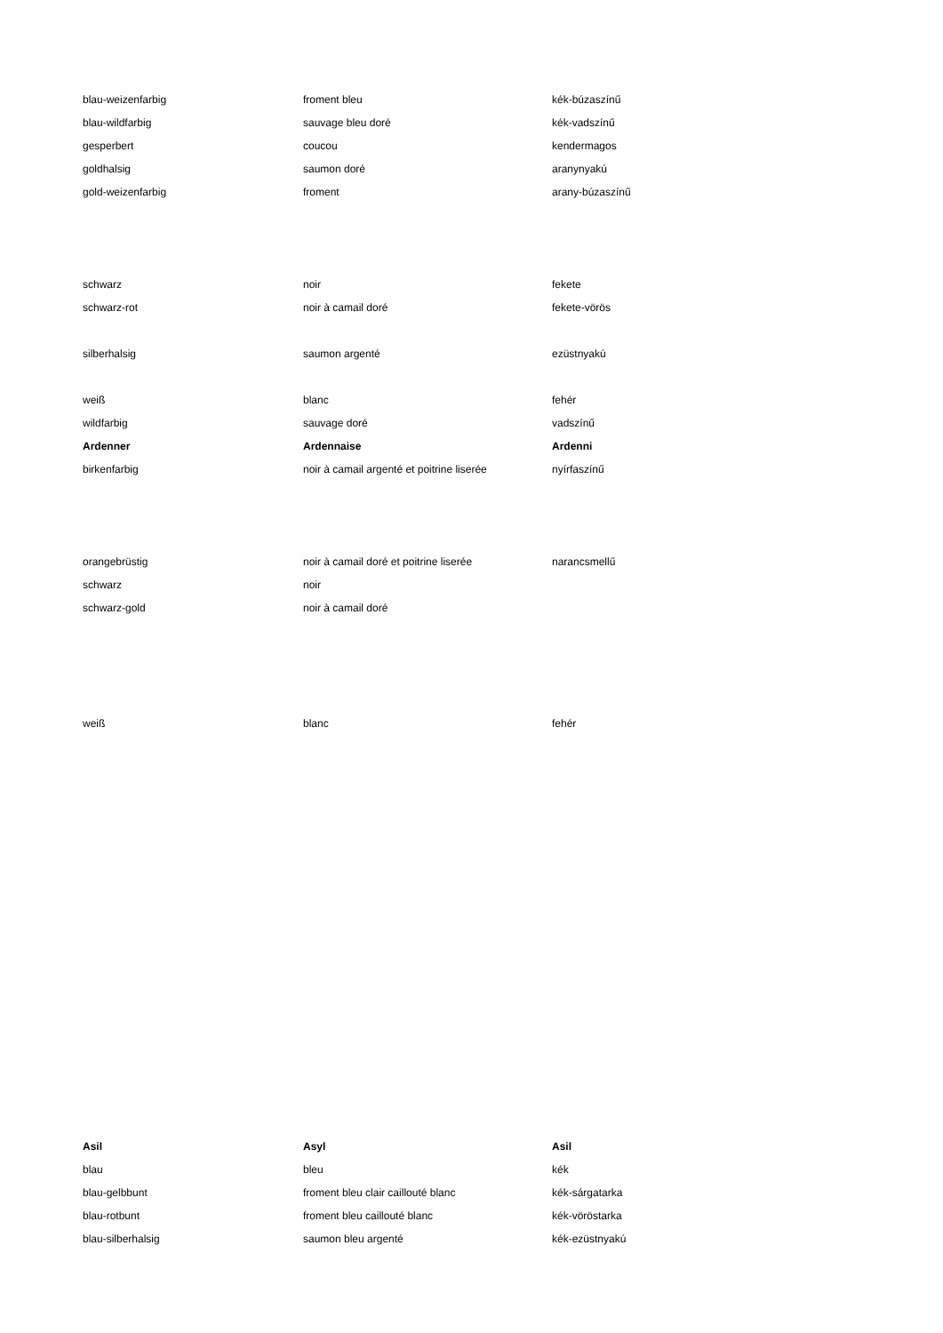| blau-weizenfarbig | froment bleu | kék-búzaszínű |
| blau-wildfarbig | sauvage bleu doré | kék-vadszínű |
| gesperbert | coucou | kendermagos |
| goldhalsig | saumon doré | aranynyakú |
| gold-weizenfarbig | froment | arany-búzaszínű |
| schwarz | noir | fekete |
| schwarz-rot | noir à camail doré | fekete-vörös |
| silberhalsig | saumon argenté | ezüstnyakú |
| weiß | blanc | fehér |
| wildfarbig | sauvage doré | vadszínű |
| Ardenner | Ardennaise | Ardenni |
| birkenfarbig | noir à camail argenté et poitrine liserée | nyírfaszínű |
| orangebrüstig | noir à camail doré et poitrine liserée | narancsmellű |
| schwarz | noir | |
| schwarz-gold | noir à camail doré | |
| weiß | blanc | fehér |
| Asil | Asyl | Asil |
| blau | bleu | kék |
| blau-gelbbunt | froment bleu clair caillouté blanc | kék-sárgatarka |
| blau-rotbunt | froment bleu caillouté blanc | kék-vöröstarka |
| blau-silberhalsig | saumon bleu argenté | kék-ezüstnyakú |